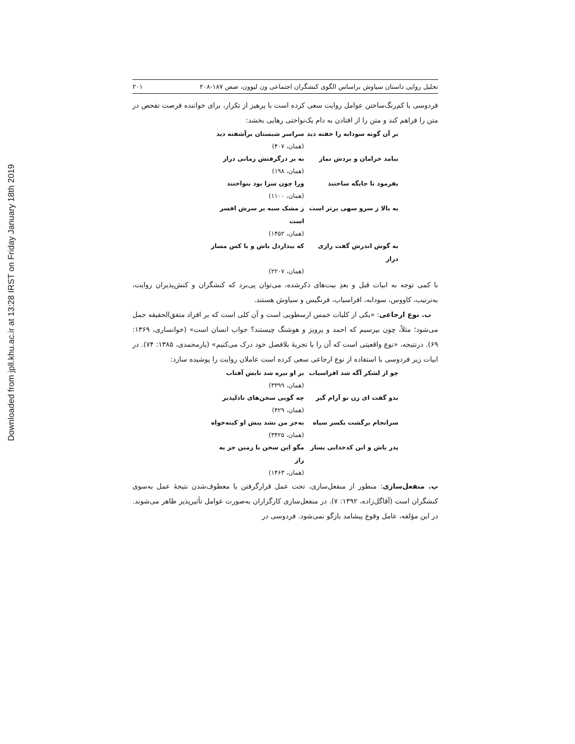Downloaded from jpll.khu.ac.ir at 13:28 IRST on Friday January 18th 2019
تحلیل روایی داستان سیاوش براساس الگوی کنشگران اجتماعی ون لیوون، صص ۱۸۷-۲۰۸ ۲۰۱
فردوسی با کم‌رنگ‌ساختن عوامل روایت سعی کرده است با پرهیز از تکرار، برای خواننده فرصت تفحص در متن را فراهم کند و متن را از افتادن به دام یک‌نواختی رهایی بخشد:
بر آن گونه سودابه را خفته دید
سراسر شبستان برآشفته دید
(همان، ۴۰۷)
بیامد خرامان و بردش نماز به بر درگرفتش زمانی دراز
(همان، ۱۹۸)
بفرمود تا جایگه ساختند ورا چون سزا بود بنواختند
(همان، ۱۱۰۰)
به بالا ز سرو سهی برتر است
ز مشک سیه بر سرش افسر است
(همان، ۱۴۵۲)
به گوش اندرش گفت رازی دراز
که بیداردل باش و با کس مساز
(همان، ۲۲۰۷)
با کمی توجه به ابیات قبل و بعدِ بیت‌های ذکرشده، می‌توان پی‌برد که کنشگران و کنش‌پذیران روایت، به‌ترتیب، کاووس، سودابه، افراسیاب، فرنگیس و سیاوش هستند.
ب. نوع ارجاعی: «یکی از کلیات خمس ارسطویی است و آن کلی است که بر افراد متفق‌الحقیقه حمل می‌شود؛ مثلاً، چون بپرسیم که احمد و پرویز و هوشنگ چیستند؟ جواب انسان است» (خوانساری، ۱۳۶۹: ۶۹). درنتیجه، «نوع واقعیتی است که آن را با تجربهٔ بلافصل خود درک می‌کنیم» (یارمحمدی، ۱۳۸۵: ۷۴). در ابیات زیر فردوسی با استفاده از نوع ارجاعی سعی کرده است عاملان روایت را پوشیده سازد:
چو از لشکر آگه شد افراسیاب
بر او تیره شد تابش آفتاب
(همان، ۳۳۹۹)
بدو گفت ای زن تو آرام گیر چه گویی سخن‌های نادلپذیر
(همان، ۴۲۹)
سرانجام برگشت یکسر سپاه به‌جز من نشد پیش او کینه‌خواه
(همان، ۳۴۲۵)
پدر باش و این کدخدایی بساز
مگو این سخن با زمین جز به راز
(همان، ۱۴۶۳)
پ. منفعل‌سازی: منظور از منفعل‌سازی، تحت عمل قرارگرفتن یا معطوف‌شدن نتیجهٔ عمل به‌سوی کنشگران است (آقاگل‌زاده، ۱۳۹۲: ۷). در منفعل‌سازی کارگزاران به‌صورت عوامل تأثیرپذیر ظاهر می‌شوند. در این مؤلفه، عامل وقوع پیشامد بازگو نمی‌شود. فردوسی در